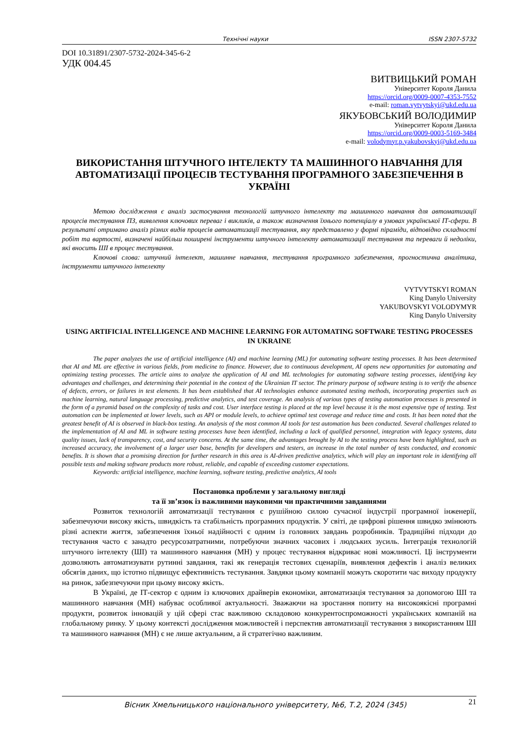Технічні науки ISSN 2307-5732
DOI 10.31891/2307-5732-2024-345-6-2
УДК 004.45
ВИТВИЦЬКИЙ РОМАН
Університет Короля Данила
https://orcid.org/0009-0007-4353-7552
e-mail: roman.vytvytskyi@ukd.edu.ua
ЯКУБОВСЬКИЙ ВОЛОДИМИР
Університет Короля Данила
https://orcid.org/0009-0003-5169-3484
e-mail: volodymyr.p.yakubovskyi@ukd.edu.ua
ВИКОРИСТАННЯ ШТУЧНОГО ІНТЕЛЕКТУ ТА МАШИННОГО НАВЧАННЯ ДЛЯ АВТОМАТИЗАЦІЇ ПРОЦЕСІВ ТЕСТУВАННЯ ПРОГРАМНОГО ЗАБЕЗПЕЧЕННЯ В УКРАЇНІ
Метою дослідження є аналіз застосування технологій штучного інтелекту та машинного навчання для автоматизації процесів тестування ПЗ, виявлення ключових переваг і викликів, а також визначення їхнього потенціалу в умовах української ІТ-сфери. В результаті отримано аналіз різних видів процесів автоматизації тестування, яку представлено у формі піраміди, відповідно складності робіт та вартості, визначені найбільш поширені інструменти штучного інтелекту автоматизації тестування та переваги й недоліки, які вносить ШІ в процес тестування.
Ключові слова: штучний інтелект, машинне навчання, тестування програмного забезпечення, прогностична аналітика, інструменти штучного інтелекту
VYTVYTSKYI ROMAN
King Danylo University
YAKUBOVSKYI VOLODYMYR
King Danylo University
USING ARTIFICIAL INTELLIGENCE AND MACHINE LEARNING FOR AUTOMATING SOFTWARE TESTING PROCESSES IN UKRAINE
The paper analyzes the use of artificial intelligence (AI) and machine learning (ML) for automating software testing processes. It has been determined that AI and ML are effective in various fields, from medicine to finance. However, due to continuous development, AI opens new opportunities for automating and optimizing testing processes. The article aims to analyze the application of AI and ML technologies for automating software testing processes, identifying key advantages and challenges, and determining their potential in the context of the Ukrainian IT sector. The primary purpose of software testing is to verify the absence of defects, errors, or failures in test elements. It has been established that AI technologies enhance automated testing methods, incorporating properties such as machine learning, natural language processing, predictive analytics, and test coverage. An analysis of various types of testing automation processes is presented in the form of a pyramid based on the complexity of tasks and cost. User interface testing is placed at the top level because it is the most expensive type of testing. Test automation can be implemented at lower levels, such as API or module levels, to achieve optimal test coverage and reduce time and costs. It has been noted that the greatest benefit of AI is observed in black-box testing. An analysis of the most common AI tools for test automation has been conducted. Several challenges related to the implementation of AI and ML in software testing processes have been identified, including a lack of qualified personnel, integration with legacy systems, data quality issues, lack of transparency, cost, and security concerns. At the same time, the advantages brought by AI to the testing process have been highlighted, such as increased accuracy, the involvement of a larger user base, benefits for developers and testers, an increase in the total number of tests conducted, and economic benefits. It is shown that a promising direction for further research in this area is AI-driven predictive analytics, which will play an important role in identifying all possible tests and making software products more robust, reliable, and capable of exceeding customer expectations.
Keywords: artificial intelligence, machine learning, software testing, predictive analytics, AI tools
Постановка проблеми у загальному вигляді
та її зв’язок із важливими науковими чи практичними завданнями
Розвиток технологій автоматизації тестування є рушійною силою сучасної індустрії програмної інженерії, забезпечуючи високу якість, швидкість та стабільність програмних продуктів. У світі, де цифрові рішення швидко змінюють різні аспекти життя, забезпечення їхньої надійності є одним із головних завдань розробників. Традиційні підходи до тестування часто є занадто ресурсозатратними, потребуючи значних часових і людських зусиль. Інтеграція технологій штучного інтелекту (ШІ) та машинного навчання (МН) у процес тестування відкриває нові можливості. Ці інструменти дозволяють автоматизувати рутинні завдання, такі як генерація тестових сценаріїв, виявлення дефектів і аналіз великих обсягів даних, що істотно підвищує ефективність тестування. Завдяки цьому компанії можуть скоротити час виходу продукту на ринок, забезпечуючи при цьому високу якість.
В Україні, де ІТ-сектор є одним із ключових драйверів економіки, автоматизація тестування за допомогою ШІ та машинного навчання (МН) набуває особливої актуальності. Зважаючи на зростання попиту на високоякісні програмні продукти, розвиток інновацій у цій сфері стає важливою складовою конкурентоспроможності українських компаній на глобальному ринку. У цьому контексті дослідження можливостей і перспектив автоматизації тестування з використанням ШІ та машинного навчання (МН) є не лише актуальним, а й стратегічно важливим.
Вісник Хмельницького національного університету, №6, Т.2, 2024 (345) 21